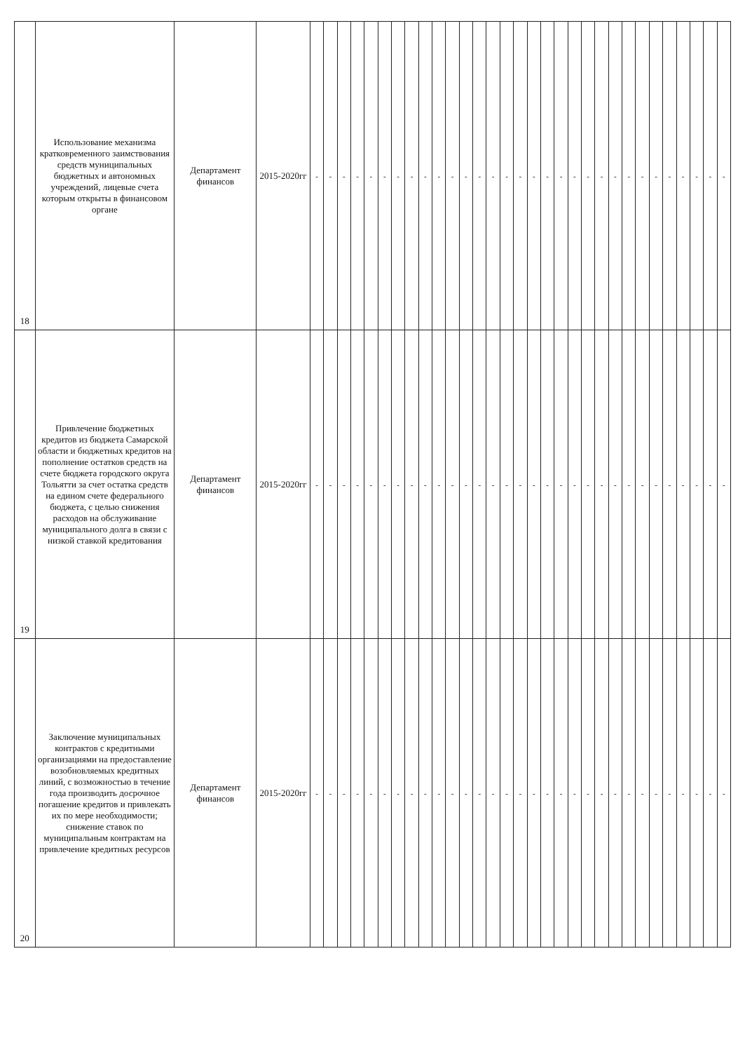| 18 | Использование механизма кратковременного заимствования средств муниципальных бюджетных и автономных учреждений, лицевые счета которым открыты в финансовом органе | Департамент финансов | 2015-2020гг | - | - | - | - | - | - | - | - | - | - | - | - | - | - | - | - | - | - | - | - | - | - | - | - | - | - | - | - | - | - | - |
| 19 | Привлечение бюджетных кредитов из бюджета Самарской области и бюджетных кредитов на пополнение остатков средств на счете бюджета городского округа Тольятти за счет остатка средств на едином счете федерального бюджета, с целью снижения расходов на обслуживание муниципального долга в связи с низкой ставкой кредитования | Департамент финансов | 2015-2020гг | - | - | - | - | - | - | - | - | - | - | - | - | - | - | - | - | - | - | - | - | - | - | - | - | - | - | - | - | - | - | - |
| 20 | Заключение муниципальных контрактов с кредитными организациями на предоставление возобновляемых кредитных линий, с возможностью в течение года производить досрочное погашение кредитов и привлекать их по мере необходимости; снижение ставок по муниципальным контрактам на привлечение кредитных ресурсов | Департамент финансов | 2015-2020гг | - | - | - | - | - | - | - | - | - | - | - | - | - | - | - | - | - | - | - | - | - | - | - | - | - | - | - | - | - | - | - |